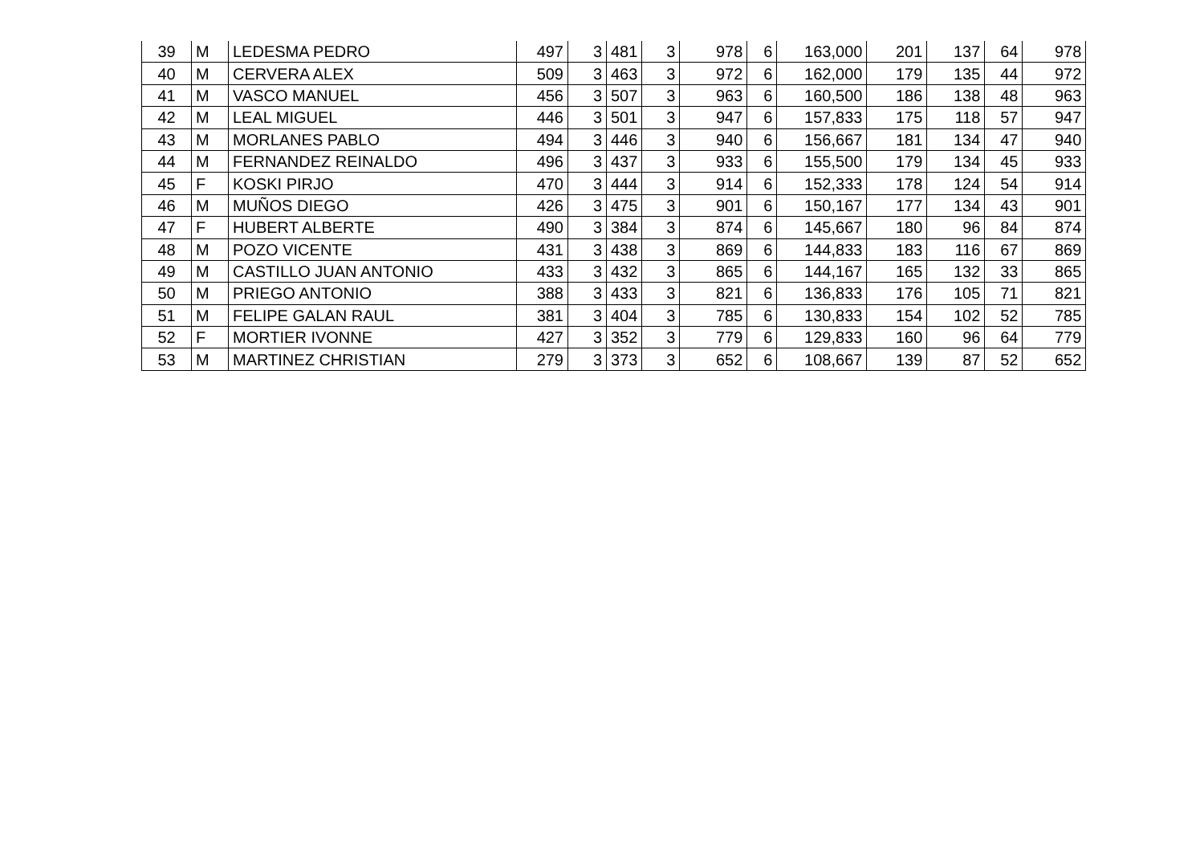| 39 | M | LEDESMA PEDRO | 497 | 3 | 481 | 3 | 978 | 6 | 163,000 | 201 | 137 | 64 | 978 |
| 40 | M | CERVERA ALEX | 509 | 3 | 463 | 3 | 972 | 6 | 162,000 | 179 | 135 | 44 | 972 |
| 41 | M | VASCO MANUEL | 456 | 3 | 507 | 3 | 963 | 6 | 160,500 | 186 | 138 | 48 | 963 |
| 42 | M | LEAL MIGUEL | 446 | 3 | 501 | 3 | 947 | 6 | 157,833 | 175 | 118 | 57 | 947 |
| 43 | M | MORLANES PABLO | 494 | 3 | 446 | 3 | 940 | 6 | 156,667 | 181 | 134 | 47 | 940 |
| 44 | M | FERNANDEZ REINALDO | 496 | 3 | 437 | 3 | 933 | 6 | 155,500 | 179 | 134 | 45 | 933 |
| 45 | F | KOSKI PIRJO | 470 | 3 | 444 | 3 | 914 | 6 | 152,333 | 178 | 124 | 54 | 914 |
| 46 | M | MUÑOS DIEGO | 426 | 3 | 475 | 3 | 901 | 6 | 150,167 | 177 | 134 | 43 | 901 |
| 47 | F | HUBERT ALBERTE | 490 | 3 | 384 | 3 | 874 | 6 | 145,667 | 180 | 96 | 84 | 874 |
| 48 | M | POZO VICENTE | 431 | 3 | 438 | 3 | 869 | 6 | 144,833 | 183 | 116 | 67 | 869 |
| 49 | M | CASTILLO JUAN ANTONIO | 433 | 3 | 432 | 3 | 865 | 6 | 144,167 | 165 | 132 | 33 | 865 |
| 50 | M | PRIEGO ANTONIO | 388 | 3 | 433 | 3 | 821 | 6 | 136,833 | 176 | 105 | 71 | 821 |
| 51 | M | FELIPE GALAN RAUL | 381 | 3 | 404 | 3 | 785 | 6 | 130,833 | 154 | 102 | 52 | 785 |
| 52 | F | MORTIER IVONNE | 427 | 3 | 352 | 3 | 779 | 6 | 129,833 | 160 | 96 | 64 | 779 |
| 53 | M | MARTINEZ CHRISTIAN | 279 | 3 | 373 | 3 | 652 | 6 | 108,667 | 139 | 87 | 52 | 652 |